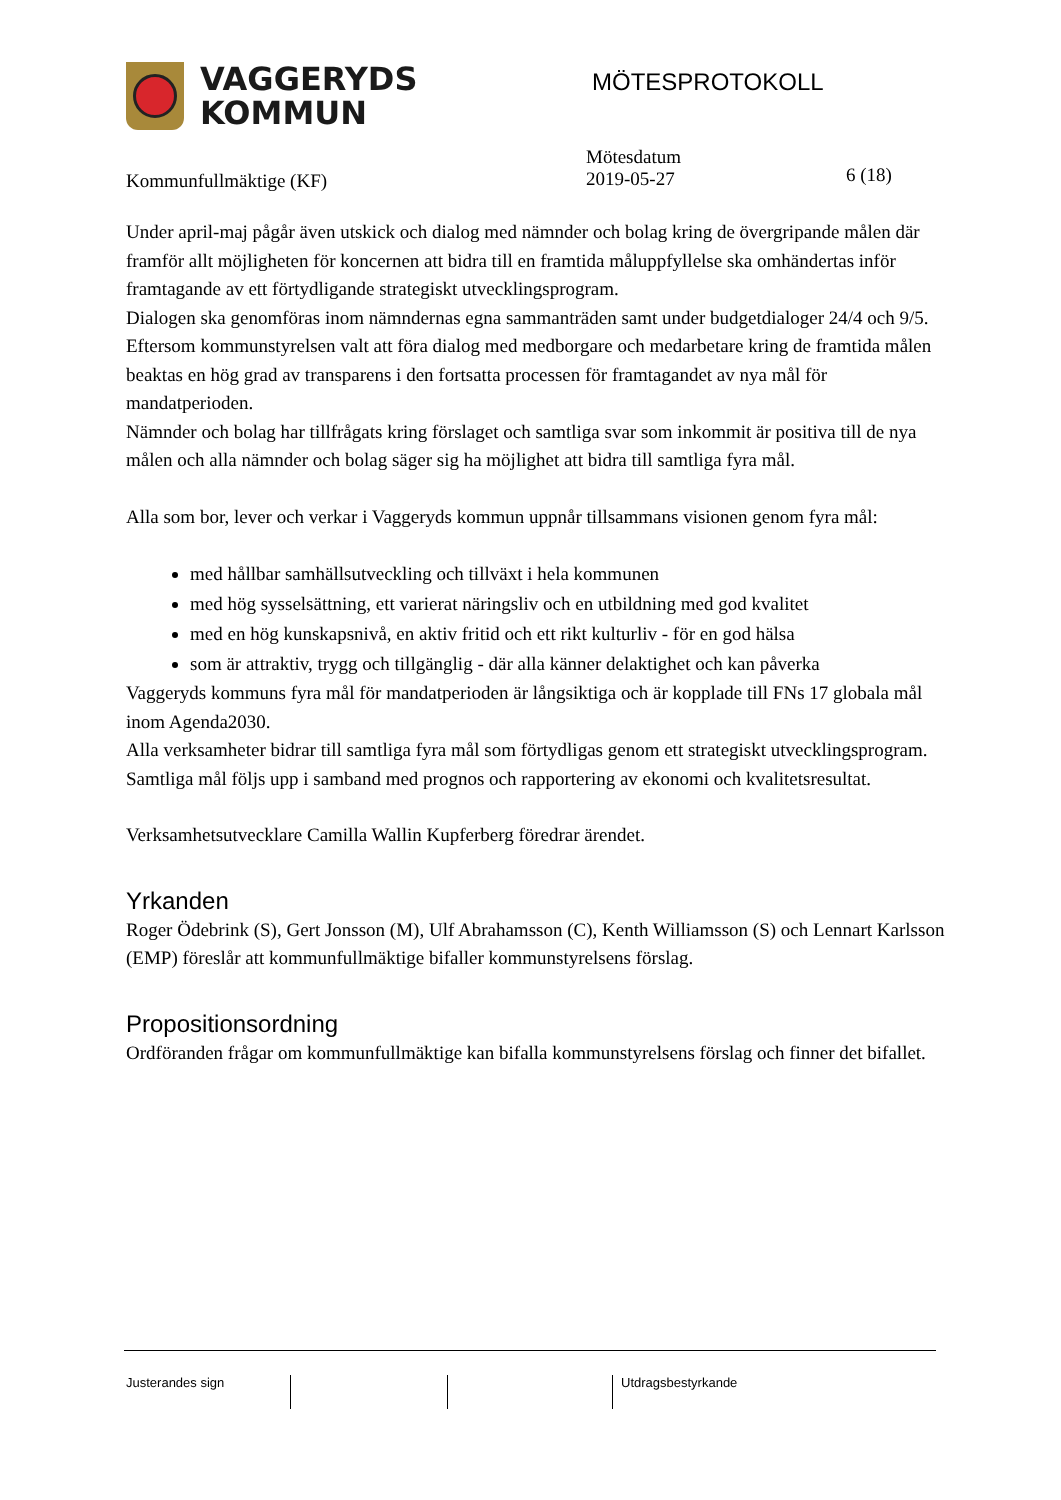VAGGERYDS
KOMMUN
MÖTESPROTOKOLL
Kommunfullmäktige (KF)
Mötesdatum
2019-05-27
6 (18)
Under april-maj pågår även utskick och dialog med nämnder och bolag kring de övergripande målen där framför allt möjligheten för koncernen att bidra till en framtida måluppfyllelse ska omhändertas inför framtagande av ett förtydligande strategiskt utvecklingsprogram.
Dialogen ska genomföras inom nämndernas egna sammanträden samt under budgetdialoger 24/4 och 9/5. Eftersom kommunstyrelsen valt att föra dialog med medborgare och medarbetare kring de framtida målen beaktas en hög grad av transparens i den fortsatta processen för framtagandet av nya mål för mandatperioden.
Nämnder och bolag har tillfrågats kring förslaget och samtliga svar som inkommit är positiva till de nya målen och alla nämnder och bolag säger sig ha möjlighet att bidra till samtliga fyra mål.
Alla som bor, lever och verkar i Vaggeryds kommun uppnår tillsammans visionen genom fyra mål:
med hållbar samhällsutveckling och tillväxt i hela kommunen
med hög sysselsättning, ett varierat näringsliv och en utbildning med god kvalitet
med en hög kunskapsnivå, en aktiv fritid och ett rikt kulturliv - för en god hälsa
som är attraktiv, trygg och tillgänglig - där alla känner delaktighet och kan påverka
Vaggeryds kommuns fyra mål för mandatperioden är långsiktiga och är kopplade till FNs 17 globala mål inom Agenda2030.
Alla verksamheter bidrar till samtliga fyra mål som förtydligas genom ett strategiskt utvecklingsprogram.
Samtliga mål följs upp i samband med prognos och rapportering av ekonomi och kvalitetsresultat.
Verksamhetsutvecklare Camilla Wallin Kupferberg föredrar ärendet.
Yrkanden
Roger Ödebrink (S), Gert Jonsson (M), Ulf Abrahamsson (C), Kenth Williamsson (S) och Lennart Karlsson (EMP) föreslår att kommunfullmäktige bifaller kommunstyrelsens förslag.
Propositionsordning
Ordföranden frågar om kommunfullmäktige kan bifalla kommunstyrelsens förslag och finner det bifallet.
Justerandes sign Utdragsbestyrkande